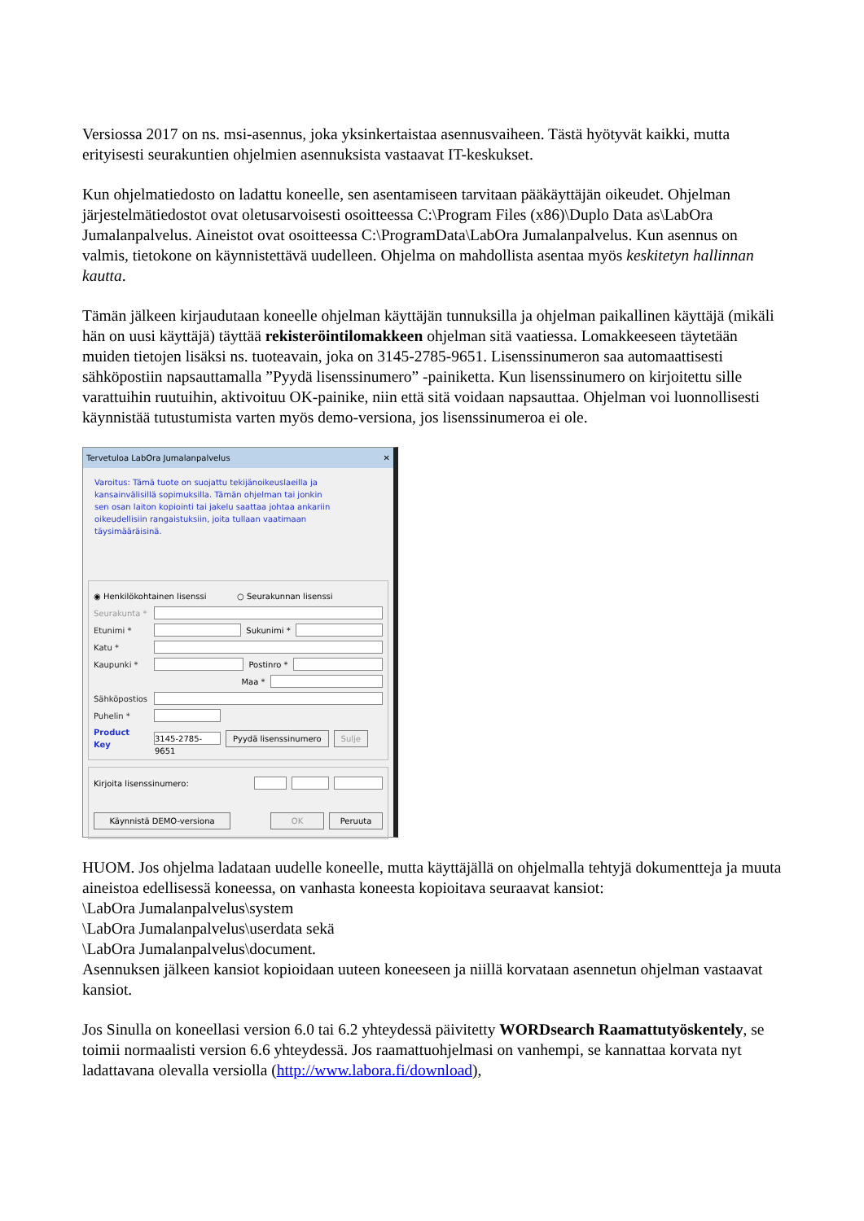Versiossa 2017 on ns. msi-asennus, joka yksinkertaistaa asennusvaiheen. Tästä hyötyvät kaikki, mutta erityisesti seurakuntien ohjelmien asennuksista vastaavat IT-keskukset.
Kun ohjelmatiedosto on ladattu koneelle, sen asentamiseen tarvitaan pääkäyttäjän oikeudet. Ohjelman järjestelmätiedostot ovat oletusarvoisesti osoitteessa C:\Program Files (x86)\Duplo Data as\LabOra Jumalanpalvelus. Aineistot ovat osoitteessa C:\ProgramData\LabOra Jumalanpalvelus. Kun asennus on valmis, tietokone on käynnistettävä uudelleen. Ohjelma on mahdollista asentaa myös keskitetyn hallinnan kautta.
Tämän jälkeen kirjaudutaan koneelle ohjelman käyttäjän tunnuksilla ja ohjelman paikallinen käyttäjä (mikäli hän on uusi käyttäjä) täyttää rekisteröintilomakkeen ohjelman sitä vaatiessa. Lomakkeeseen täytetään muiden tietojen lisäksi ns. tuoteavain, joka on 3145-2785-9651. Lisenssinumeron saa automaattisesti sähköpostiin napsauttamalla ”Pyydä lisenssinumero” -painiketta. Kun lisenssinumero on kirjoitettu sille varattuihin ruutuihin, aktivoituu OK-painike, niin että sitä voidaan napsauttaa. Ohjelman voi luonnollisesti käynnistää tutustumista varten myös demo-versiona, jos lisenssinumeroa ei ole.
Tervetuloa LabOra Jumalanpalvelus ✕
Varoitus: Tämä tuote on suojattu tekijänoikeuslaeilla ja kansainvälisillä sopimuksilla. Tämän ohjelman tai jonkin sen osan laiton kopiointi tai jakelu saattaa johtaa ankariin oikeudellisiin rangaistuksiin, joita tullaan vaatimaan täysimääräisinä.
◉ Henkilökohtainen lisenssi ○ Seurakunnan lisenssi
Seurakunta *
Etunimi * Sukunimi *
Katu *
Kaupunki * Postinro *
Maa *
Sähköpostios
Puhelin *
Product Key 3145-2785-9651 Pyydä lisenssinumero Sulje
Kirjoita lisenssinumero:
Käynnistä DEMO-versiona OK Peruuta
HUOM. Jos ohjelma ladataan uudelle koneelle, mutta käyttäjällä on ohjelmalla tehtyjä dokumentteja ja muuta aineistoa edellisessä koneessa, on vanhasta koneesta kopioitava seuraavat kansiot:
\LabOra Jumalanpalvelus\system
\LabOra Jumalanpalvelus\userdata sekä
\LabOra Jumalanpalvelus\document.
Asennuksen jälkeen kansiot kopioidaan uuteen koneeseen ja niillä korvataan asennetun ohjelman vastaavat kansiot.
Jos Sinulla on koneellasi version 6.0 tai 6.2 yhteydessä päivitetty WORDsearch Raamattutyöskentely, se toimii normaalisti version 6.6 yhteydessä. Jos raamattuohjelmasi on vanhempi, se kannattaa korvata nyt ladattavana olevalla versiolla (http://www.labora.fi/download),